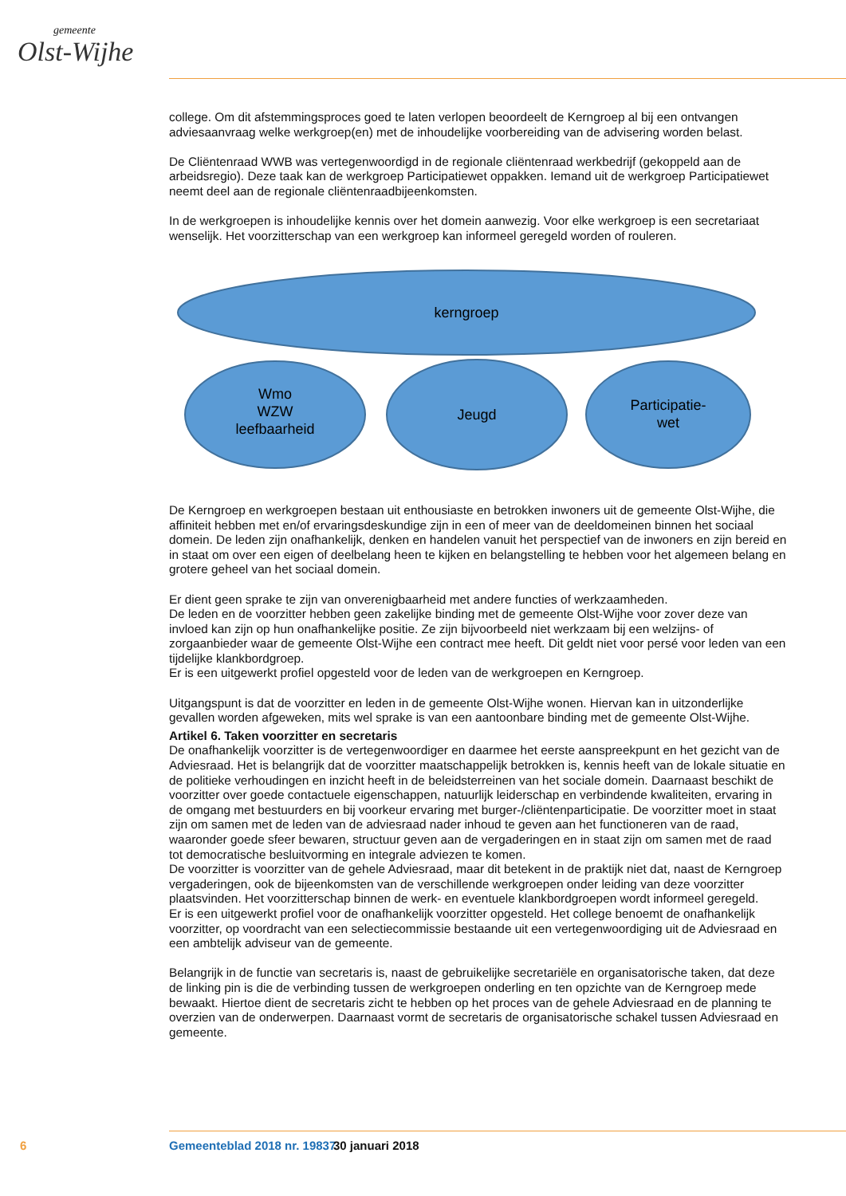gemeente
Olst-Wijhe
college. Om dit afstemmingsproces goed te laten verlopen beoordeelt de Kerngroep al bij een ontvangen adviesaanvraag welke werkgroep(en) met de inhoudelijke voorbereiding van de advisering worden belast.
De Cliëntenraad WWB was vertegenwoordigd in de regionale cliëntenraad werkbedrijf (gekoppeld aan de arbeidsregio). Deze taak kan de werkgroep Participatiewet oppakken. Iemand uit de werkgroep Participatiewet neemt deel aan de regionale cliëntenraadbijeenkomsten.
In de werkgroepen is inhoudelijke kennis over het domein aanwezig. Voor elke werkgroep is een secretariaat wenselijk. Het voorzitterschap van een werkgroep kan informeel geregeld worden of rouleren.
kerngroep
Wmo
WZW
leefbaarheid
Jeugd
Participatie-
wet
De Kerngroep en werkgroepen bestaan uit enthousiaste en betrokken inwoners uit de gemeente Olst-Wijhe, die affiniteit hebben met en/of ervaringsdeskundige zijn in een of meer van de deeldomeinen binnen het sociaal domein. De leden zijn onafhankelijk, denken en handelen vanuit het perspectief van de inwoners en zijn bereid en in staat om over een eigen of deelbelang heen te kijken en belangstelling te hebben voor het algemeen belang en grotere geheel van het sociaal domein.
Er dient geen sprake te zijn van onverenigbaarheid met andere functies of werkzaamheden.
De leden en de voorzitter hebben geen zakelijke binding met de gemeente Olst-Wijhe voor zover deze van invloed kan zijn op hun onafhankelijke positie. Ze zijn bijvoorbeeld niet werkzaam bij een welzijns- of zorgaanbieder waar de gemeente Olst-Wijhe een contract mee heeft. Dit geldt niet voor persé voor leden van een tijdelijke klankbordgroep.
Er is een uitgewerkt profiel opgesteld voor de leden van de werkgroepen en Kerngroep.
Uitgangspunt is dat de voorzitter en leden in de gemeente Olst-Wijhe wonen. Hiervan kan in uitzonderlijke gevallen worden afgeweken, mits wel sprake is van een aantoonbare binding met de gemeente Olst-Wijhe.
Artikel 6. Taken voorzitter en secretaris
De onafhankelijk voorzitter is de vertegenwoordiger en daarmee het eerste aanspreekpunt en het gezicht van de Adviesraad. Het is belangrijk dat de voorzitter maatschappelijk betrokken is, kennis heeft van de lokale situatie en de politieke verhoudingen en inzicht heeft in de beleidsterreinen van het sociale domein. Daarnaast beschikt de voorzitter over goede contactuele eigenschappen, natuurlijk leiderschap en verbindende kwaliteiten, ervaring in de omgang met bestuurders en bij voorkeur ervaring met burger-/cliëntenparticipatie. De voorzitter moet in staat zijn om samen met de leden van de adviesraad nader inhoud te geven aan het functioneren van de raad, waaronder goede sfeer bewaren, structuur geven aan de vergaderingen en in staat zijn om samen met de raad tot democratische besluitvorming en integrale adviezen te komen.
De voorzitter is voorzitter van de gehele Adviesraad, maar dit betekent in de praktijk niet dat, naast de Kerngroep vergaderingen, ook de bijeenkomsten van de verschillende werkgroepen onder leiding van deze voorzitter plaatsvinden. Het voorzitterschap binnen de werk- en eventuele klankbordgroepen wordt informeel geregeld.
Er is een uitgewerkt profiel voor de onafhankelijk voorzitter opgesteld. Het college benoemt de onafhankelijk voorzitter, op voordracht van een selectiecommissie bestaande uit een vertegenwoordiging uit de Adviesraad en een ambtelijk adviseur van de gemeente.
Belangrijk in de functie van secretaris is, naast de gebruikelijke secretariële en organisatorische taken, dat deze de linking pin is die de verbinding tussen de werkgroepen onderling en ten opzichte van de Kerngroep mede bewaakt. Hiertoe dient de secretaris zicht te hebben op het proces van de gehele Adviesraad en de planning te overzien van de onderwerpen. Daarnaast vormt de secretaris de organisatorische schakel tussen Adviesraad en gemeente.
6 Gemeenteblad 2018 nr. 19837 30 januari 2018